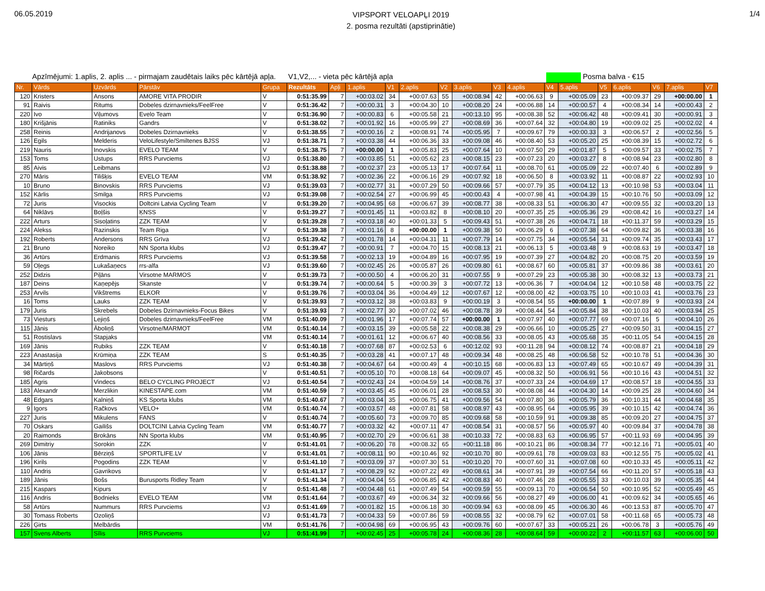06.05.2019
VIPSPORT VELOAPĻI 2019
2. posma rezultāti (apstiprinātie)
1/4
Apzīmējumi: 1.aplis, 2. aplis ... - pirmajam zaudētais laiks pēc kārtējā apļa. V1,V2,... - vieta pēc kārtējā apļa Posma balva - €15
| Nr. | Vārds | Uzvārds | Pārstāv | Grupa | Rezultāts | Apļi | 1.aplis | V1 | 2.aplis | V2 | 3.aplis | V3 | 4.aplis | V4 | 5.aplis | V5 | 6.aplis | V6 | 7.aplis | V7 |
| --- | --- | --- | --- | --- | --- | --- | --- | --- | --- | --- | --- | --- | --- | --- | --- | --- | --- | --- | --- | --- |
| 120 | Kristers | Ansons | AMORE VITA PRODIR | V | 0:51:35.99 | 7 | +00:03.02 | 34 | +00:07.63 | 55 | +00:08.94 | 42 | +00:06.63 | 9 | +00:05.09 | 23 | +00:09.37 | 29 | +00:00.00 | 1 |
| 91 | Raivis | Ritums | Dobeles dzirnavnieks/FeelFree | V | 0:51:36.42 | 7 | +00:00.31 | 3 | +00:04.30 | 10 | +00:08.20 | 24 | +00:06.88 | 14 | +00:00.57 | 4 | +00:08.34 | 14 | +00:00.43 | 2 |
| 220 | Ivo | Viļumovs | Evelo Team | V | 0:51:36.90 | 7 | +00:00.83 | 6 | +00:05.58 | 21 | +00:13.10 | 95 | +00:08.38 | 52 | +00:06.42 | 48 | +00:09.41 | 30 | +00:00.91 | 3 |
| 180 | Krišjānis | Ratiniks | Gandrs | V | 0:51:38.02 | 7 | +00:01.92 | 16 | +00:05.99 | 27 | +00:08.69 | 36 | +00:07.64 | 32 | +00:04.80 | 19 | +00:09.02 | 25 | +00:02.02 | 4 |
| 258 | Reinis | Andrijanovs | Dobeles Dzirnavnieks | V | 0:51:38.55 | 7 | +00:00.16 | 2 | +00:08.91 | 74 | +00:05.95 | 7 | +00:09.67 | 79 | +00:00.33 | 3 | +00:06.57 | 2 | +00:02.56 | 5 |
| 126 | Egils | Melderis | VeloLifestyle/Smiltenes BJSS | VJ | 0:51:38.71 | 7 | +00:03.38 | 44 | +00:06.36 | 33 | +00:09.08 | 46 | +00:08.40 | 53 | +00:05.20 | 25 | +00:08.39 | 15 | +00:02.72 | 6 |
| 219 | Nauris | Inovskis | EVELO TEAM | V | 0:51:38.75 | 7 | +00:00.00 | 1 | +00:05.83 | 25 | +00:07.64 | 10 | +00:07.50 | 29 | +00:01.87 | 5 | +00:09.57 | 33 | +00:02.75 | 7 |
| 153 | Toms | Ustups | RRS Purvciems | VJ | 0:51:38.80 | 7 | +00:03.85 | 51 | +00:05.62 | 23 | +00:08.15 | 23 | +00:07.23 | 20 | +00:03.27 | 8 | +00:08.94 | 23 | +00:02.80 | 8 |
| 85 | Aivis | Leibmans | | VJ | 0:51:38.88 | 7 | +00:02.37 | 23 | +00:05.13 | 17 | +00:07.64 | 11 | +00:08.70 | 61 | +00:05.09 | 22 | +00:07.40 | 6 | +00:02.89 | 9 |
| 270 | Māris | Tilišķis | EVELO TEAM | VM | 0:51:38.92 | 7 | +00:02.36 | 22 | +00:06.16 | 29 | +00:07.92 | 18 | +00:06.50 | 8 | +00:03.92 | 11 | +00:08.87 | 22 | +00:02.93 | 10 |
| 10 | Bruno | Binovskis | RRS Purvciems | VJ | 0:51:39.03 | 7 | +00:02.77 | 31 | +00:07.29 | 50 | +00:09.66 | 57 | +00:07.79 | 35 | +00:04.12 | 13 | +00:10.98 | 53 | +00:03.04 | 11 |
| 152 | Kārlis | Smilga | RRS Purvciems | VJ | 0:51:39.08 | 7 | +00:02.54 | 27 | +00:06.99 | 45 | +00:00.43 | 4 | +00:07.98 | 41 | +00:04.39 | 15 | +00:10.76 | 50 | +00:03.09 | 12 |
| 72 | Juris | Visockis | Doltcini Latvia Cycling Team | V | 0:51:39.20 | 7 | +00:04.95 | 68 | +00:06.67 | 39 | +00:08.77 | 38 | +00:08.33 | 51 | +00:06.30 | 47 | +00:09.55 | 32 | +00:03.20 | 13 |
| 64 | Niklāvs | Boļšis | ĶNSS | V | 0:51:39.27 | 7 | +00:01.45 | 11 | +00:03.82 | 8 | +00:08.10 | 20 | +00:07.35 | 25 | +00:05.36 | 29 | +00:08.42 | 16 | +00:03.27 | 14 |
| 222 | Arturs | Sisoļatins | ZZK TEAM | V | 0:51:39.28 | 7 | +00:03.18 | 40 | +00:01.33 | 5 | +00:09.43 | 51 | +00:07.38 | 26 | +00:04.71 | 18 | +00:11.37 | 59 | +00:03.29 | 15 |
| 224 | Alekss | Razinskis | Team Riga | V | 0:51:39.38 | 7 | +00:01.16 | 8 | +00:00.00 | 1 | +00:09.38 | 50 | +00:06.29 | 6 | +00:07.38 | 64 | +00:09.82 | 36 | +00:03.38 | 16 |
| 192 | Roberts | Andersons | RRS Grīva | VJ | 0:51:39.42 | 7 | +00:01.78 | 14 | +00:04.31 | 11 | +00:07.79 | 14 | +00:07.75 | 34 | +00:05.54 | 31 | +00:09.74 | 35 | +00:03.43 | 17 |
| 21 | Bruno | Noreiko | NN Sporta klubs | VJ | 0:51:39.47 | 7 | +00:00.91 | 7 | +00:04.70 | 15 | +00:08.13 | 21 | +00:06.13 | 5 | +00:03.48 | 9 | +00:08.63 | 19 | +00:03.47 | 18 |
| 36 | Artūrs | Erdmanis | RRS Purvciems | VJ | 0:51:39.58 | 7 | +00:02.13 | 19 | +00:04.89 | 16 | +00:07.95 | 19 | +00:07.39 | 27 | +00:04.82 | 20 | +00:08.75 | 20 | +00:03.59 | 19 |
| 59 | Oļegs | Lukašaņecs | rrs-alfa | VJ | 0:51:39.60 | 7 | +00:02.45 | 26 | +00:05.87 | 26 | +00:09.80 | 61 | +00:08.67 | 60 | +00:05.81 | 37 | +00:09.86 | 38 | +00:03.61 | 20 |
| 252 | Didzis | Piļāns | Virsotne MARMOS | V | 0:51:39.73 | 7 | +00:00.50 | 4 | +00:06.20 | 31 | +00:07.55 | 9 | +00:07.29 | 23 | +00:05.38 | 30 | +00:08.32 | 13 | +00:03.73 | 21 |
| 187 | Deins | Kaņepējs | Skanste | V | 0:51:39.74 | 7 | +00:00.64 | 5 | +00:00.39 | 3 | +00:07.72 | 13 | +00:06.36 | 7 | +00:04.04 | 12 | +00:10.58 | 48 | +00:03.75 | 22 |
| 253 | Arvils | Vikštrems | ELKOR | V | 0:51:39.76 | 7 | +00:03.04 | 36 | +00:04.49 | 12 | +00:07.67 | 12 | +00:08.00 | 42 | +00:03.75 | 10 | +00:10.03 | 41 | +00:03.76 | 23 |
| 16 | Toms | Lauks | ZZK TEAM | V | 0:51:39.93 | 7 | +00:03.12 | 38 | +00:03.83 | 9 | +00:00.19 | 3 | +00:08.54 | 55 | +00:00.00 | 1 | +00:07.89 | 9 | +00:03.93 | 24 |
| 179 | Juris | Skrebels | Dobeles Dzirnavnieks-Focus Bikes | V | 0:51:39.93 | 7 | +00:02.77 | 30 | +00:07.02 | 46 | +00:08.78 | 39 | +00:08.44 | 54 | +00:05.84 | 38 | +00:10.03 | 40 | +00:03.94 | 25 |
| 73 | Viesturs | Lejiņš | Dobeles dzirnavnieks/FeelFree | VM | 0:51:40.09 | 7 | +00:01.96 | 17 | +00:07.74 | 57 | +00:00.00 | 1 | +00:07.97 | 40 | +00:07.77 | 69 | +00:07.16 | 5 | +00:04.10 | 26 |
| 115 | Jānis | Āboliņš | Virsotne/MARMOT | VM | 0:51:40.14 | 7 | +00:03.15 | 39 | +00:05.58 | 22 | +00:08.38 | 29 | +00:06.66 | 10 | +00:05.25 | 27 | +00:09.50 | 31 | +00:04.15 | 27 |
| 51 | Rostislavs | Stapjaks | | VM | 0:51:40.14 | 7 | +00:01.61 | 12 | +00:06.67 | 40 | +00:08.56 | 33 | +00:08.05 | 43 | +00:05.68 | 35 | +00:11.05 | 54 | +00:04.15 | 28 |
| 169 | Jānis | Rubiks | ZZK TEAM | V | 0:51:40.18 | 7 | +00:07.68 | 87 | +00:02.53 | 6 | +00:12.02 | 93 | +00:11.28 | 94 | +00:08.12 | 74 | +00:08.87 | 21 | +00:04.18 | 29 |
| 223 | Anastasija | Krūmiņa | ZZK TEAM | S | 0:51:40.35 | 7 | +00:03.28 | 41 | +00:07.17 | 48 | +00:09.34 | 48 | +00:08.25 | 48 | +00:06.58 | 52 | +00:10.78 | 51 | +00:04.36 | 30 |
| 34 | Mārtiņš | Maslovs | RRS Purvciems | VJ | 0:51:40.38 | 7 | +00:04.67 | 64 | +00:00.49 | 4 | +00:10.15 | 68 | +00:06.83 | 13 | +00:07.49 | 65 | +00:10.67 | 49 | +00:04.39 | 31 |
| 98 | Ričards | Jakobsons | | V | 0:51:40.51 | 7 | +00:05.10 | 70 | +00:08.18 | 64 | +00:09.07 | 45 | +00:08.32 | 50 | +00:06.91 | 56 | +00:10.16 | 43 | +00:04.51 | 32 |
| 185 | Agris | Vindecs | BELO CYCLING PROJECT | VJ | 0:51:40.54 | 7 | +00:02.43 | 24 | +00:04.59 | 14 | +00:08.76 | 37 | +00:07.33 | 24 | +00:04.69 | 17 | +00:08.57 | 18 | +00:04.55 | 33 |
| 183 | Alexandr | Merzlikin | KINESTAPE.com | VM | 0:51:40.59 | 7 | +00:03.45 | 45 | +00:06.01 | 28 | +00:08.53 | 30 | +00:08.08 | 44 | +00:04.30 | 14 | +00:09.25 | 28 | +00:04.60 | 34 |
| 48 | Edgars | Kalniņš | KS Sporta klubs | VM | 0:51:40.67 | 7 | +00:03.04 | 35 | +00:06.75 | 41 | +00:09.56 | 54 | +00:07.80 | 36 | +00:05.79 | 36 | +00:10.31 | 44 | +00:04.68 | 35 |
| 9 | Igors | Račkovs | VELO+ | VM | 0:51:40.74 | 7 | +00:03.57 | 48 | +00:07.81 | 58 | +00:08.97 | 43 | +00:08.95 | 64 | +00:05.95 | 39 | +00:10.15 | 42 | +00:04.74 | 36 |
| 227 | Juris | Mikulens | FANS | V | 0:51:40.74 | 7 | +00:05.60 | 73 | +00:09.70 | 85 | +00:09.68 | 58 | +00:10.59 | 91 | +00:09.38 | 85 | +00:09.20 | 27 | +00:04.75 | 37 |
| 70 | Oskars | Gailišs | DOLTCINI Latvia Cycling Team | VM | 0:51:40.77 | 7 | +00:03.32 | 42 | +00:07.11 | 47 | +00:08.54 | 31 | +00:08.57 | 56 | +00:05.97 | 40 | +00:09.84 | 37 | +00:04.78 | 38 |
| 20 | Raimonds | Brokāns | NN Sporta klubs | VM | 0:51:40.95 | 7 | +00:02.70 | 29 | +00:06.61 | 38 | +00:10.33 | 72 | +00:08.83 | 63 | +00:06.95 | 57 | +00:11.93 | 69 | +00:04.95 | 39 |
| 269 | Dimitriy | Sorokin | ZZK | V | 0:51:41.01 | 7 | +00:06.20 | 78 | +00:08.32 | 65 | +00:11.18 | 86 | +00:10.21 | 86 | +00:08.34 | 77 | +00:12.16 | 71 | +00:05.01 | 40 |
| 106 | Jānis | Bērziņš | SPORTLIFE.LV | V | 0:51:41.01 | 7 | +00:08.11 | 90 | +00:10.46 | 92 | +00:10.70 | 80 | +00:09.61 | 78 | +00:09.03 | 83 | +00:12.55 | 75 | +00:05.02 | 41 |
| 196 | Kirils | Pogodins | ZZK TEAM | V | 0:51:41.10 | 7 | +00:03.09 | 37 | +00:07.30 | 51 | +00:10.20 | 70 | +00:07.60 | 31 | +00:07.08 | 60 | +00:10.33 | 45 | +00:05.11 | 42 |
| 110 | Andris | Gavrikovs | | V | 0:51:41.17 | 7 | +00:08.29 | 92 | +00:07.22 | 49 | +00:08.61 | 34 | +00:07.91 | 39 | +00:07.54 | 66 | +00:11.20 | 57 | +00:05.18 | 43 |
| 189 | Jānis | Bošs | Burusports Ridley Team | V | 0:51:41.34 | 7 | +00:04.04 | 55 | +00:06.85 | 42 | +00:08.83 | 40 | +00:07.46 | 28 | +00:05.55 | 33 | +00:10.03 | 39 | +00:05.35 | 44 |
| 215 | Kaspars | Kipurs | | V | 0:51:41.48 | 7 | +00:04.48 | 61 | +00:07.49 | 54 | +00:09.59 | 55 | +00:09.13 | 70 | +00:06.54 | 50 | +00:10.95 | 52 | +00:05.49 | 45 |
| 116 | Andris | Bodnieks | EVELO TEAM | VM | 0:51:41.64 | 7 | +00:03.67 | 49 | +00:06.34 | 32 | +00:09.66 | 56 | +00:08.27 | 49 | +00:06.00 | 41 | +00:09.62 | 34 | +00:05.65 | 46 |
| 58 | Artūrs | Nummurs | RRS Purvciems | VJ | 0:51:41.69 | 7 | +00:01.82 | 15 | +00:06.18 | 30 | +00:09.94 | 63 | +00:08.09 | 45 | +00:06.30 | 46 | +00:13.53 | 87 | +00:05.70 | 47 |
| 30 | Tomass Roberts | Ozoliņš | | VJ | 0:51:41.73 | 7 | +00:04.33 | 59 | +00:07.86 | 59 | +00:08.55 | 32 | +00:08.79 | 62 | +00:07.01 | 58 | +00:11.68 | 65 | +00:05.73 | 48 |
| 226 | Ģirts | Melbārdis | | VM | 0:51:41.76 | 7 | +00:04.98 | 69 | +00:06.95 | 43 | +00:09.76 | 60 | +00:07.67 | 33 | +00:05.21 | 26 | +00:06.78 | 3 | +00:05.76 | 49 |
| 157 | Svens Alberts | Sīlis | RRS Purvciems | VJ | 0:51:41.99 | 7 | +00:02.45 | 25 | +00:05.78 | 24 | +00:08.36 | 28 | +00:08.64 | 59 | +00:00.22 | 2 | +00:11.57 | 63 | +00:06.00 | 50 |